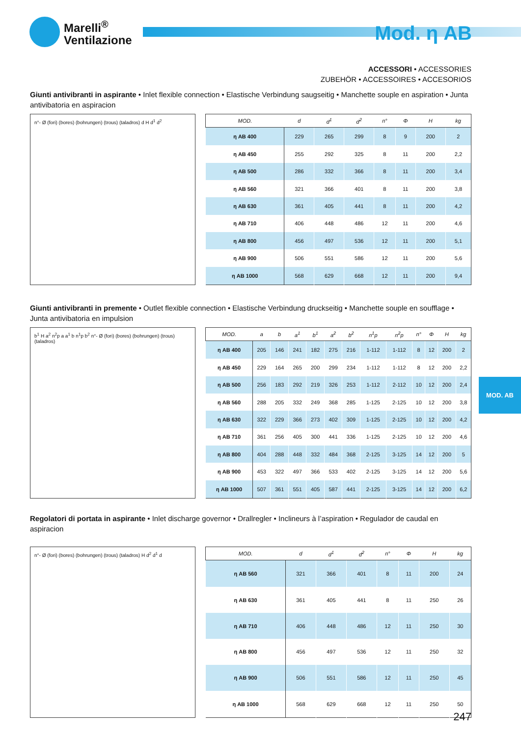Marelli<sup>®</sup>
Ventilazione
Mod. η AB
ACCESSORI • ACCESSORIES
ZUBEHÖR • ACCESSOIRES • ACCESORIOS
Giunti antivibranti in aspirante • Inlet flexible connection • Elastische Verbindung saugseitig • Manchette souple en aspiration • Junta antivibatoria en aspiracion
n°- Ø (fori) (bores) (bohrungen) (trous) (taladros) d H d<sup>1</sup> d<sup>2</sup>
| MOD. | d | d<sup>1</sup> | d<sup>2</sup> | n° | Φ | H | kg |
| --- | --- | --- | --- | --- | --- | --- | --- |
| η AB 400 | 229 | 265 | 299 | 8 | 9 | 200 | 2 |
| η AB 450 | 255 | 292 | 325 | 8 | 11 | 200 | 2,2 |
| η AB 500 | 286 | 332 | 366 | 8 | 11 | 200 | 3,4 |
| η AB 560 | 321 | 366 | 401 | 8 | 11 | 200 | 3,8 |
| η AB 630 | 361 | 405 | 441 | 8 | 11 | 200 | 4,2 |
| η AB 710 | 406 | 448 | 486 | 12 | 11 | 200 | 4,6 |
| η AB 800 | 456 | 497 | 536 | 12 | 11 | 200 | 5,1 |
| η AB 900 | 506 | 551 | 586 | 12 | 11 | 200 | 5,6 |
| η AB 1000 | 568 | 629 | 668 | 12 | 11 | 200 | 9,4 |
Giunti antivibranti in premente • Outlet flexible connection • Elastische Verbindung druckseitig • Manchette souple en soufflage • Junta antivibatoria en impulsion
b<sup>1</sup> H a<sup>2</sup> n<sup>2</sup>p a a<sup>1</sup> b n<sup>1</sup>p b<sup>2</sup> n°- Ø (fori) (bores) (bohrungen) (trous) (taladros)
| MOD. | a | b | a<sup>1</sup> | b<sup>1</sup> | a<sup>2</sup> | b<sup>2</sup> | n<sup>1</sup>p | n<sup>2</sup>p | n° | Φ | H | kg |
| --- | --- | --- | --- | --- | --- | --- | --- | --- | --- | --- | --- | --- |
| η AB 400 | 205 | 146 | 241 | 182 | 275 | 216 | 1-112 | 1-112 | 8 | 12 | 200 | 2 |
| η AB 450 | 229 | 164 | 265 | 200 | 299 | 234 | 1-112 | 1-112 | 8 | 12 | 200 | 2,2 |
| η AB 500 | 256 | 183 | 292 | 219 | 326 | 253 | 1-112 | 2-112 | 10 | 12 | 200 | 2,4 |
| η AB 560 | 288 | 205 | 332 | 249 | 368 | 285 | 1-125 | 2-125 | 10 | 12 | 200 | 3,8 |
| η AB 630 | 322 | 229 | 366 | 273 | 402 | 309 | 1-125 | 2-125 | 10 | 12 | 200 | 4,2 |
| η AB 710 | 361 | 256 | 405 | 300 | 441 | 336 | 1-125 | 2-125 | 10 | 12 | 200 | 4,6 |
| η AB 800 | 404 | 288 | 448 | 332 | 484 | 368 | 2-125 | 3-125 | 14 | 12 | 200 | 5 |
| η AB 900 | 453 | 322 | 497 | 366 | 533 | 402 | 2-125 | 3-125 | 14 | 12 | 200 | 5,6 |
| η AB 1000 | 507 | 361 | 551 | 405 | 587 | 441 | 2-125 | 3-125 | 14 | 12 | 200 | 6,2 |
Regolatori di portata in aspirante • Inlet discharge governor • Drallregler • Inclineurs à l’aspiration • Regulador de caudal en aspiracion
n°- Ø (fori) (bores) (bohrungen) (trous) (taladros) H d<sup>2</sup> d<sup>1</sup> d
| MOD. | d | d<sup>1</sup> | d<sup>2</sup> | n° | Φ | H | kg |
| --- | --- | --- | --- | --- | --- | --- | --- |
| η AB 560 | 321 | 366 | 401 | 8 | 11 | 200 | 24 |
| η AB 630 | 361 | 405 | 441 | 8 | 11 | 250 | 26 |
| η AB 710 | 406 | 448 | 486 | 12 | 11 | 250 | 30 |
| η AB 800 | 456 | 497 | 536 | 12 | 11 | 250 | 32 |
| η AB 900 | 506 | 551 | 586 | 12 | 11 | 250 | 45 |
| η AB 1000 | 568 | 629 | 668 | 12 | 11 | 250 | 50 |
MOD. AB
247